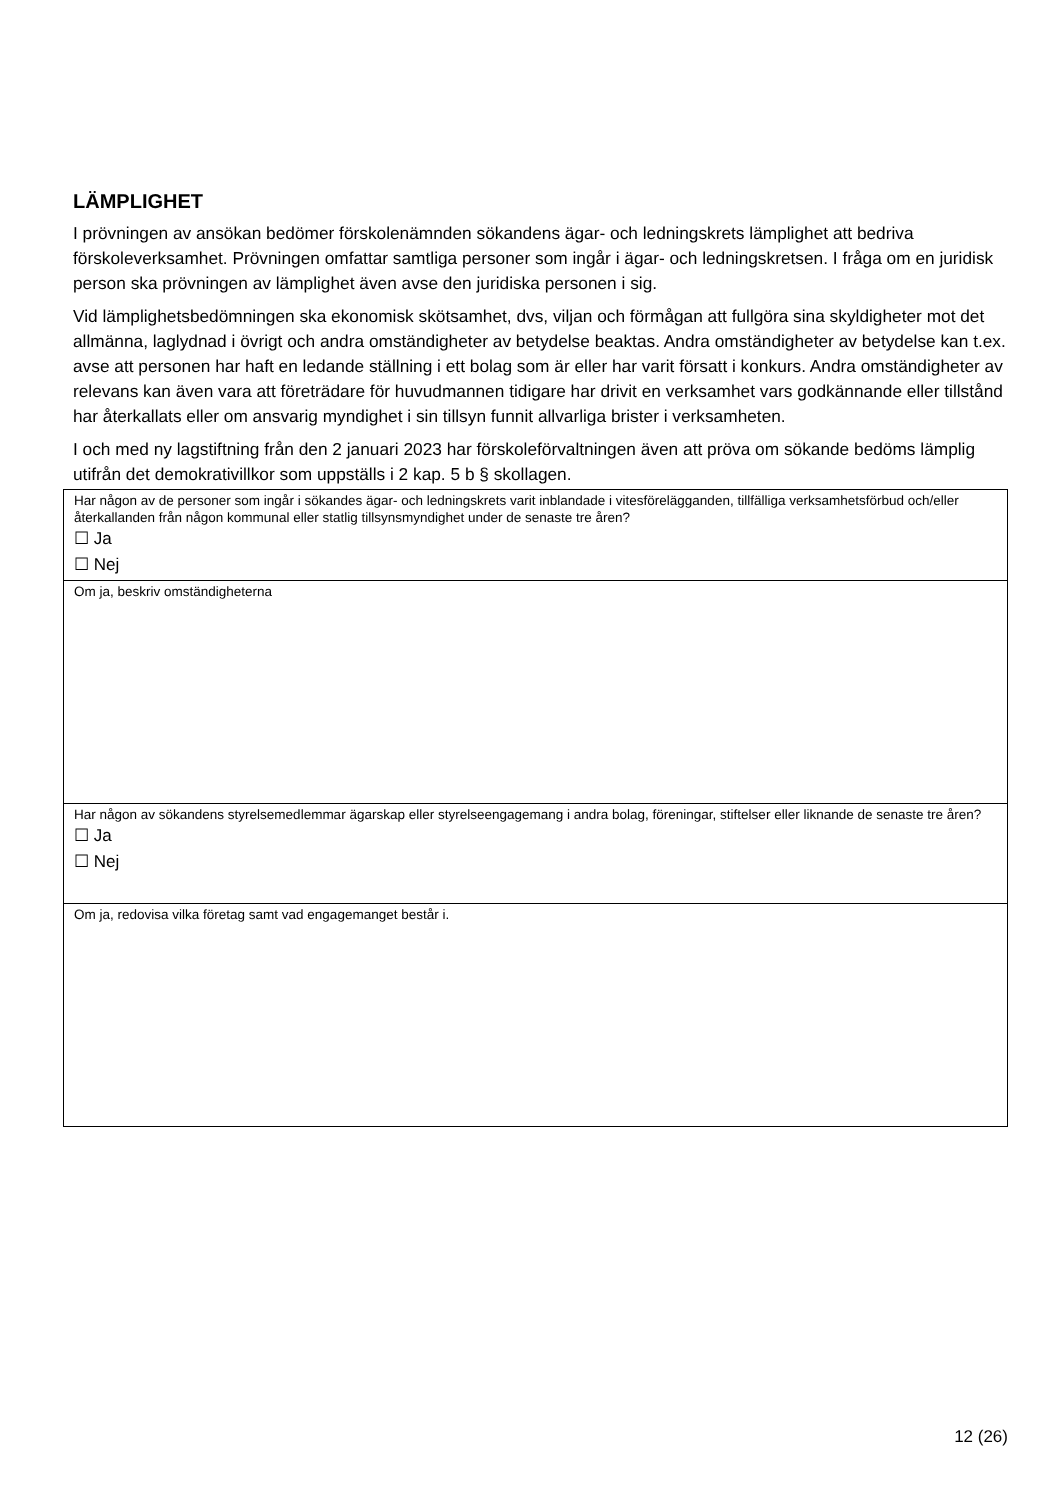LÄMPLIGHET
I prövningen av ansökan bedömer förskolenämnden sökandens ägar- och ledningskrets lämplighet att bedriva förskoleverksamhet. Prövningen omfattar samtliga personer som ingår i ägar- och ledningskretsen. I fråga om en juridisk person ska prövningen av lämplighet även avse den juridiska personen i sig.
Vid lämplighetsbedömningen ska ekonomisk skötsamhet, dvs, viljan och förmågan att fullgöra sina skyldigheter mot det allmänna, laglydnad i övrigt och andra omständigheter av betydelse beaktas. Andra omständigheter av betydelse kan t.ex. avse att personen har haft en ledande ställning i ett bolag som är eller har varit försatt i konkurs. Andra omständigheter av relevans kan även vara att företrädare för huvudmannen tidigare har drivit en verksamhet vars godkännande eller tillstånd har återkallats eller om ansvarig myndighet i sin tillsyn funnit allvarliga brister i verksamheten.
I och med ny lagstiftning från den 2 januari 2023 har förskoleförvaltningen även att pröva om sökande bedöms lämplig utifrån det demokrativillkor som uppställs i 2 kap. 5 b § skollagen.
| Har någon av de personer som ingår i sökandes ägar- och ledningskrets varit inblandade i vitesförelägganden, tillfälliga verksamhetsförbud och/eller återkallanden från någon kommunal eller statlig tillsynsmyndighet under de senaste tre åren? ☐ Ja ☐ Nej |
| Om ja, beskriv omständigheterna |
| Har någon av sökandens styrelsemedlemmar ägarskap eller styrelseengagemang i andra bolag, föreningar, stiftelser eller liknande de senaste tre åren? ☐ Ja ☐ Nej |
| Om ja, redovisa vilka företag samt vad engagemanget består i. |
12 (26)